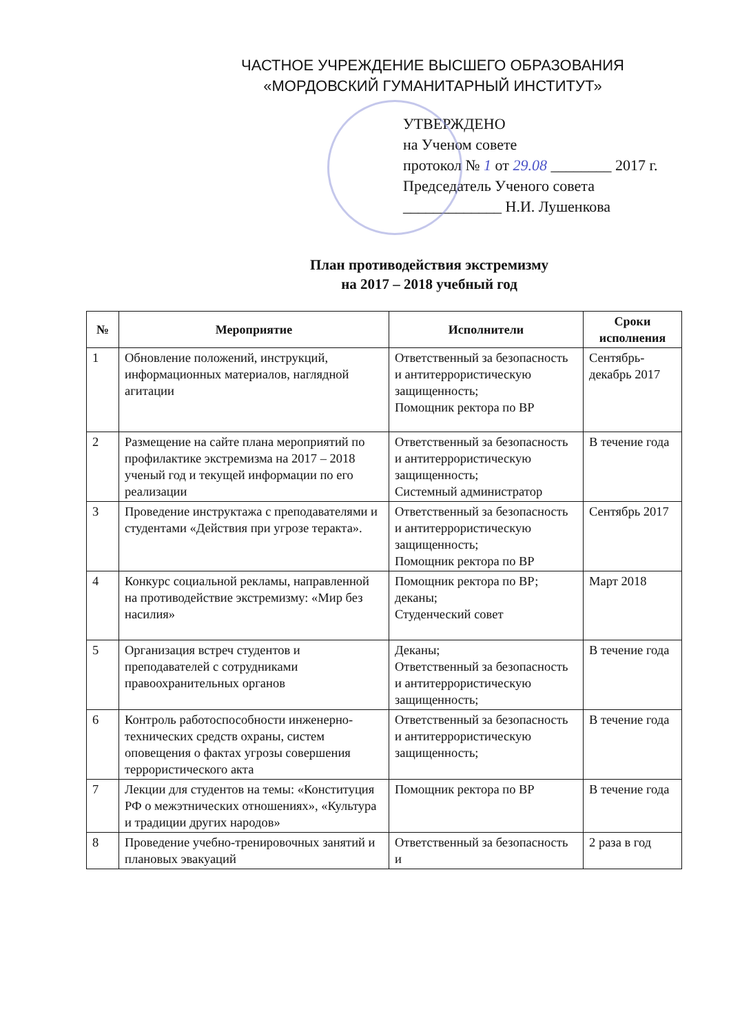ЧАСТНОЕ УЧРЕЖДЕНИЕ ВЫСШЕГО ОБРАЗОВАНИЯ
«МОРДОВСКИЙ ГУМАНИТАРНЫЙ ИНСТИТУТ»
УТВЕРЖДЕНО
на Ученом совете
протокол № 1 от 29.08 ________ 2017 г.
Председатель Ученого совета
_____________ Н.И. Лушенкова
План противодействия экстремизму
на 2017 – 2018 учебный год
| № | Мероприятие | Исполнители | Сроки исполнения |
| --- | --- | --- | --- |
| 1 | Обновление положений, инструкций, информационных материалов, наглядной агитации | Ответственный за безопасность и антитеррористическую защищенность; Помощник ректора по ВР | Сентябрь-декабрь 2017 |
| 2 | Размещение на сайте плана мероприятий по профилактике экстремизма на 2017 – 2018 ученый год и текущей информации по его реализации | Ответственный за безопасность и антитеррористическую защищенность; Системный администратор | В течение года |
| 3 | Проведение инструктажа с преподавателями и студентами «Действия при угрозе теракта». | Ответственный за безопасность и антитеррористическую защищенность; Помощник ректора по ВР | Сентябрь 2017 |
| 4 | Конкурс социальной рекламы, направленной на противодействие экстремизму: «Мир без насилия» | Помощник ректора по ВР; деканы; Студенческий совет | Март 2018 |
| 5 | Организация встреч студентов и преподавателей с сотрудниками правоохранительных органов | Деканы; Ответственный за безопасность и антитеррористическую защищенность; | В течение года |
| 6 | Контроль работоспособности инженерно-технических средств охраны, систем оповещения о фактах угрозы совершения террористического акта | Ответственный за безопасность и антитеррористическую защищенность; | В течение года |
| 7 | Лекции для студентов на темы: «Конституция РФ о межэтнических отношениях», «Культура и традиции других народов» | Помощник ректора по ВР | В течение года |
| 8 | Проведение учебно-тренировочных занятий и плановых эвакуаций | Ответственный за безопасность и | 2 раза в год |